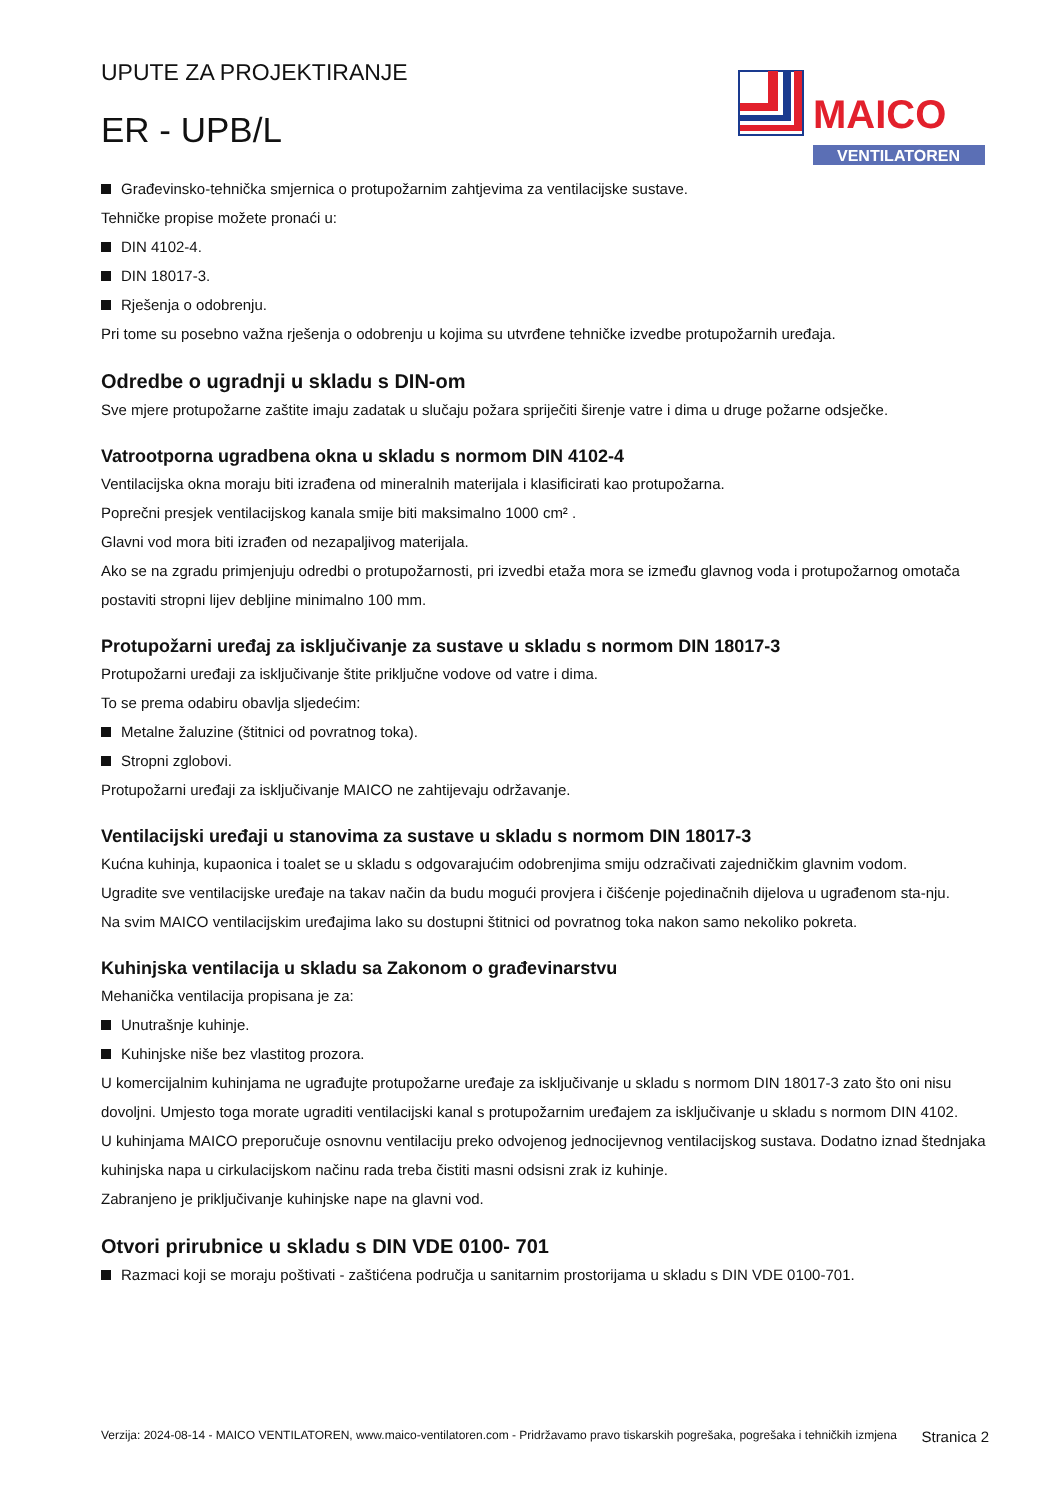MAICO
VENTILATOREN
UPUTE ZA PROJEKTIRANJE
ER - UPB/L
Građevinsko-tehnička smjernica o protupožarnim zahtjevima za ventilacijske sustave.
Tehničke propise možete pronaći u:
DIN 4102-4.
DIN 18017-3.
Rješenja o odobrenju.
Pri tome su posebno važna rješenja o odobrenju u kojima su utvrđene tehničke izvedbe protupožarnih uređaja.
Odredbe o ugradnji u skladu s DIN-om
Sve mjere protupožarne zaštite imaju zadatak u slučaju požara spriječiti širenje vatre i dima u druge požarne odsječke.
Vatrootporna ugradbena okna u skladu s normom DIN 4102-4
Ventilacijska okna moraju biti izrađena od mineralnih materijala i klasificirati kao protupožarna.
Poprečni presjek ventilacijskog kanala smije biti maksimalno 1000 cm² .
Glavni vod mora biti izrađen od nezapaljivog materijala.
Ako se na zgradu primjenjuju odredbi o protupožarnosti, pri izvedbi etaža mora se između glavnog voda i protupožarnog omotača postaviti stropni lijev debljine minimalno 100 mm.
Protupožarni uređaj za isključivanje za sustave u skladu s normom DIN 18017-3
Protupožarni uređaji za isključivanje štite priključne vodove od vatre i dima.
To se prema odabiru obavlja sljedećim:
Metalne žaluzine (štitnici od povratnog toka).
Stropni zglobovi.
Protupožarni uređaji za isključivanje MAICO ne zahtijevaju održavanje.
Ventilacijski uređaji u stanovima za sustave u skladu s normom DIN 18017-3
Kućna kuhinja, kupaonica i toalet se u skladu s odgovarajućim odobrenjima smiju odzračivati zajedničkim glavnim vodom.
Ugradite sve ventilacijske uređaje na takav način da budu mogući provjera i čišćenje pojedinačnih dijelova u ugrađenom sta-nju.
Na svim MAICO ventilacijskim uređajima lako su dostupni štitnici od povratnog toka nakon samo nekoliko pokreta.
Kuhinjska ventilacija u skladu sa Zakonom o građevinarstvu
Mehanička ventilacija propisana je za:
Unutrašnje kuhinje.
Kuhinjske niše bez vlastitog prozora.
U komercijalnim kuhinjama ne ugrađujte protupožarne uređaje za isključivanje u skladu s normom DIN 18017-3 zato što oni nisu dovoljni. Umjesto toga morate ugraditi ventilacijski kanal s protupožarnim uređajem za isključivanje u skladu s normom DIN 4102.
U kuhinjama MAICO preporučuje osnovnu ventilaciju preko odvojenog jednocijevnog ventilacijskog sustava. Dodatno iznad štednjaka kuhinjska napa u cirkulacijskom načinu rada treba čistiti masni odsisni zrak iz kuhinje.
Zabranjeno je priključivanje kuhinjske nape na glavni vod.
Otvori prirubnice u skladu s DIN VDE 0100- 701
Razmaci koji se moraju poštivati - zaštićena područja u sanitarnim prostorijama u skladu s DIN VDE 0100-701.
Verzija: 2024-08-14 - MAICO VENTILATOREN, www.maico-ventilatoren.com - Pridržavamo pravo tiskarskih pogrešaka, pogrešaka i tehničkih izmjena Stranica 2